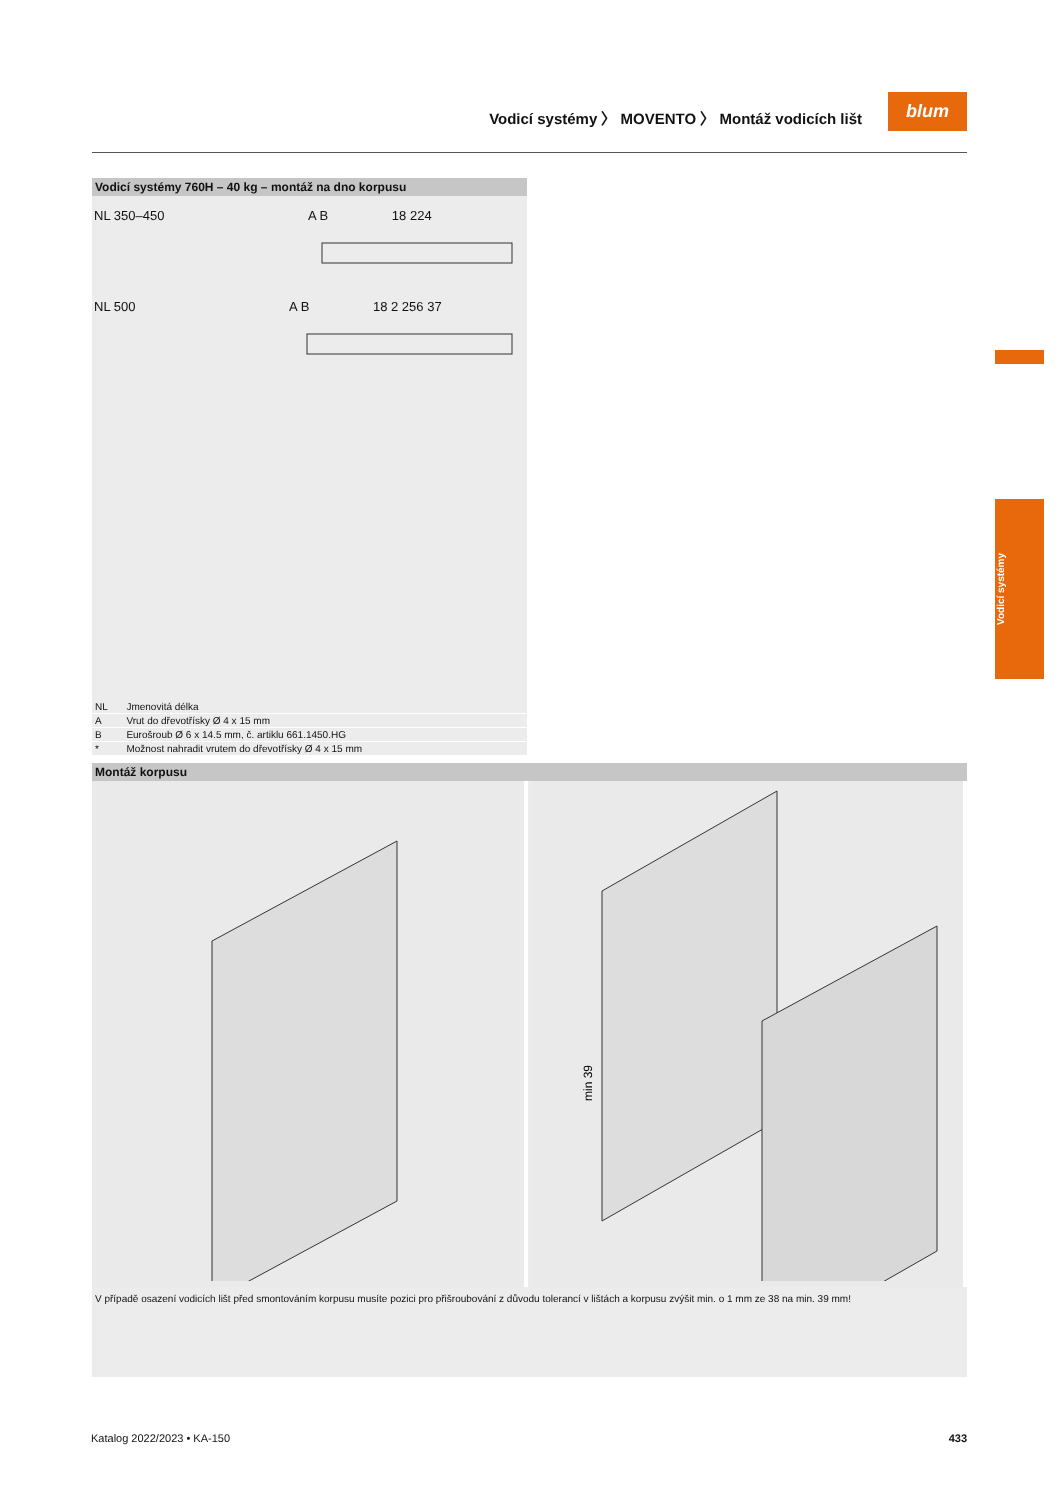Vodicí systémy 〉 MOVENTO 〉 Montáž vodicích lišt
blum
Vodicí systémy 760H – 40 kg – montáž na dno korpusu
NL 350–450 A B 18 224
NL 500 A B 18 2 256 37
| NL | Jmenovitá délka |
| A | Vrut do dřevotřísky Ø 4 x 15 mm |
| B | Eurošroub Ø 6 x 14.5 mm, č. artiklu 661.1450.HG |
| * | Možnost nahradit vrutem do dřevotřísky Ø 4 x 15 mm |
Montáž korpusu
min 39
V případě osazení vodicích lišt před smontováním korpusu musíte pozici pro přišroubování z důvodu tolerancí v lištách a korpusu zvýšit min. o 1 mm ze 38 na min. 39 mm!
Vodicí systémy
Katalog 2022/2023 • KA-150 433